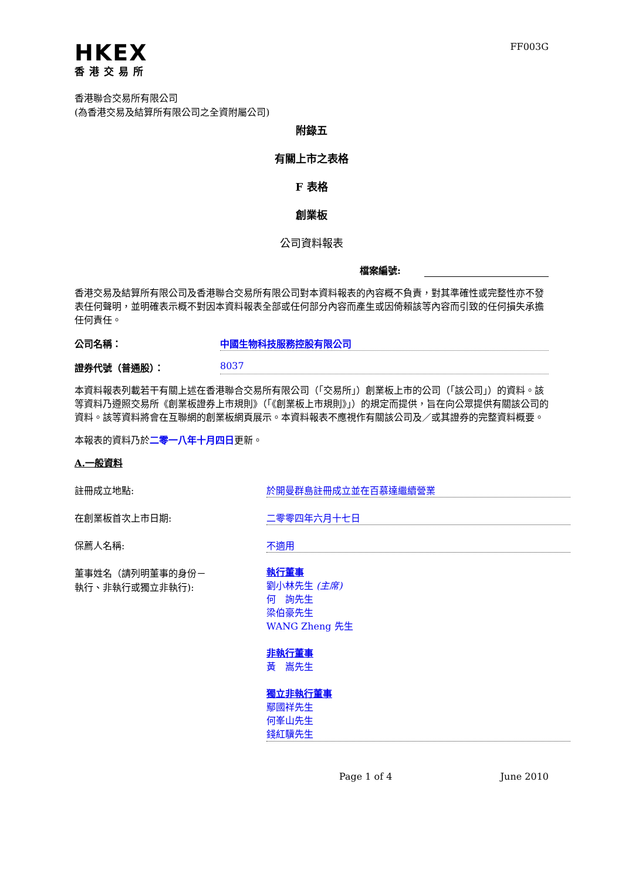HKEX
香港交易所
FF003G
香港聯合交易所有限公司
(為香港交易及結算所有限公司之全資附屬公司)
附錄五
有關上市之表格
F 表格
創業板
公司資料報表
檔案編號:
香港交易及結算所有限公司及香港聯合交易所有限公司對本資料報表的內容概不負責，對其準確性或完整性亦不發表任何聲明，並明確表示概不對因本資料報表全部或任何部分內容而產生或因倚賴該等內容而引致的任何損失承擔任何責任。
公司名稱： 中國生物科技服務控股有限公司
證券代號（普通股）： 8037
本資料報表列載若干有關上述在香港聯合交易所有限公司（「交易所」）創業板上市的公司（「該公司」）的資料。該等資料乃遵照交易所《創業板證券上市規則》（「《創業板上市規則》」）的規定而提供，旨在向公眾提供有關該公司的資料。該等資料將會在互聯網的創業板網頁展示。本資料報表不應視作有關該公司及／或其證券的完整資料概要。
本報表的資料乃於二零一八年十月四日更新。
A.一般資料
註冊成立地點: 於開曼群島註冊成立並在百慕達繼續營業
在創業板首次上市日期: 二零零四年六月十七日
保薦人名稱: 不適用
董事姓名（請列明董事的身份－
執行、非執行或獨立非執行):
執行董事
劉小林先生 (主席)
何　詢先生
梁伯豪先生
WANG Zheng 先生
非執行董事
黃　嵩先生
獨立非執行董事
鄢國祥先生
何峯山先生
錢紅驥先生
Page 1 of 4 June 2010